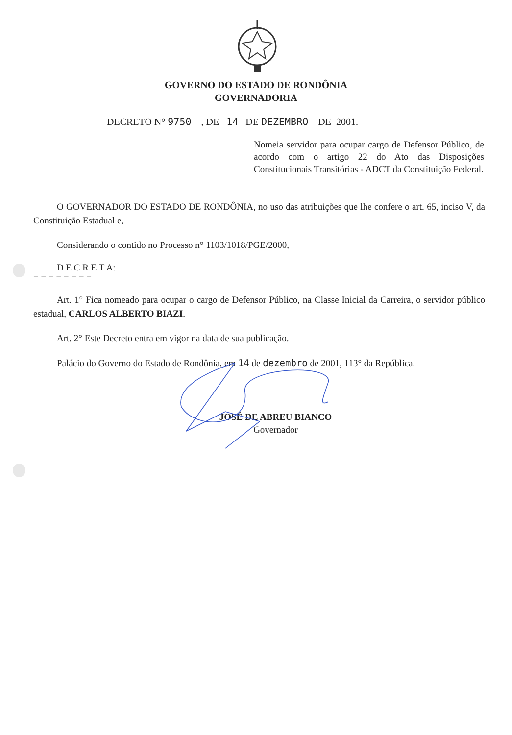GOVERNO DO ESTADO DE RONDÔNIA
GOVERNADORIA
DECRETO N° 9750 , DE 14 DE DEZEMBRO DE 2001.
Nomeia servidor para ocupar cargo de Defensor Público, de acordo com o artigo 22 do Ato das Disposições Constitucionais Transitórias - ADCT da Constituição Federal.
O GOVERNADOR DO ESTADO DE RONDÔNIA, no uso das atribuições que lhe confere o art. 65, inciso V, da Constituição Estadual e,
Considerando o contido no Processo n° 1103/1018/PGE/2000,
D E C R E T A:
= = = = = = = =
Art. 1° Fica nomeado para ocupar o cargo de Defensor Público, na Classe Inicial da Carreira, o servidor público estadual, CARLOS ALBERTO BIAZI.
Art. 2° Este Decreto entra em vigor na data de sua publicação.
Palácio do Governo do Estado de Rondônia, em 14 de dezembro de 2001, 113° da República.
JOSÉ DE ABREU BIANCO
Governador